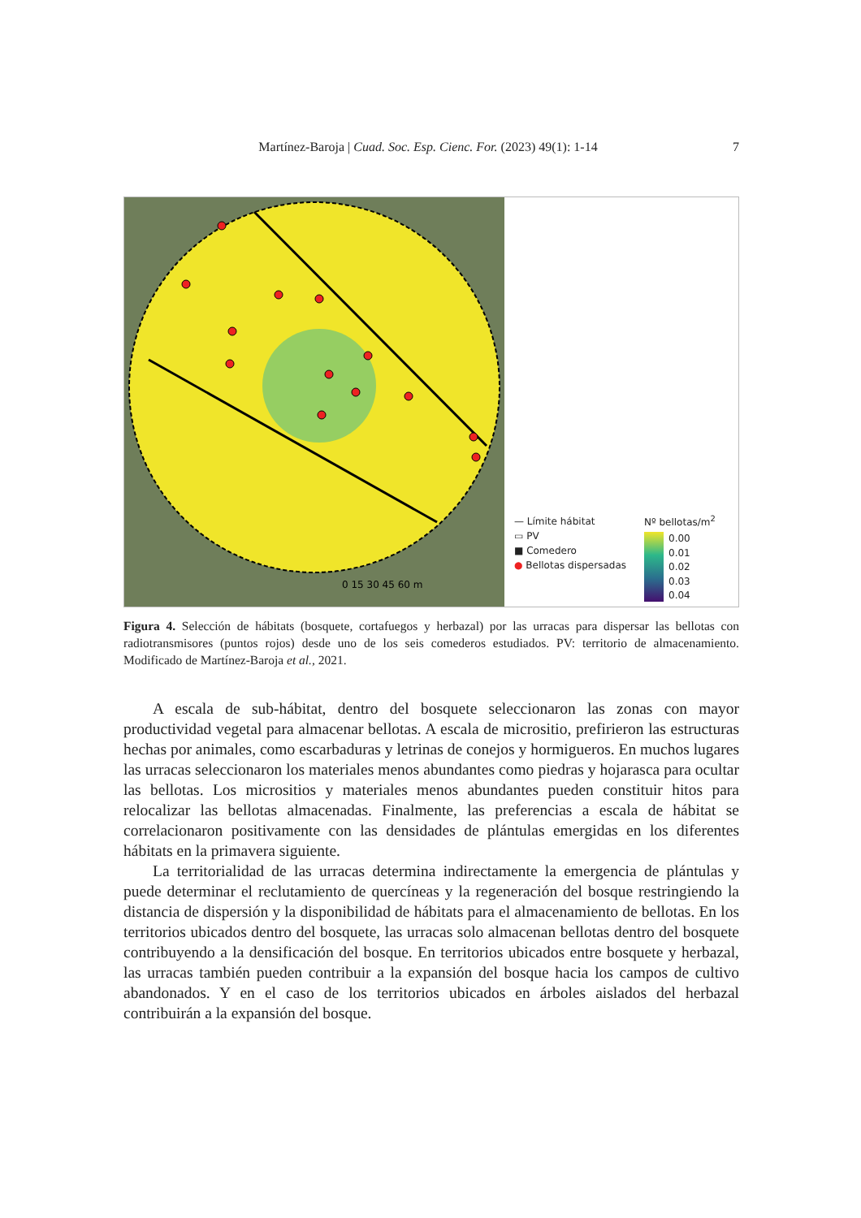Martínez-Baroja | Cuad. Soc. Esp. Cienc. For. (2023) 49(1): 1-14 7
0 15 30 45 60 m
— Límite hábitat
▭ PV
■ Comedero
● Bellotas dispersadas
Nº bellotas/m<sup>2</sup>
0.00
0.01
0.02
0.03
0.04
Figura 4. Selección de hábitats (bosquete, cortafuegos y herbazal) por las urracas para dispersar las bellotas con radiotransmisores (puntos rojos) desde uno de los seis comederos estudiados. PV: territorio de almacenamiento. Modificado de Martínez-Baroja et al., 2021.
A escala de sub-hábitat, dentro del bosquete seleccionaron las zonas con mayor productividad vegetal para almacenar bellotas. A escala de micrositio, prefirieron las estructuras hechas por animales, como escarbaduras y letrinas de conejos y hormigueros. En muchos lugares las urracas seleccionaron los materiales menos abundantes como piedras y hojarasca para ocultar las bellotas. Los micrositios y materiales menos abundantes pueden constituir hitos para relocalizar las bellotas almacenadas. Finalmente, las preferencias a escala de hábitat se correlacionaron positivamente con las densidades de plántulas emergidas en los diferentes hábitats en la primavera siguiente.
La territorialidad de las urracas determina indirectamente la emergencia de plántulas y puede determinar el reclutamiento de quercíneas y la regeneración del bosque restringiendo la distancia de dispersión y la disponibilidad de hábitats para el almacenamiento de bellotas. En los territorios ubicados dentro del bosquete, las urracas solo almacenan bellotas dentro del bosquete contribuyendo a la densificación del bosque. En territorios ubicados entre bosquete y herbazal, las urracas también pueden contribuir a la expansión del bosque hacia los campos de cultivo abandonados. Y en el caso de los territorios ubicados en árboles aislados del herbazal contribuirán a la expansión del bosque.